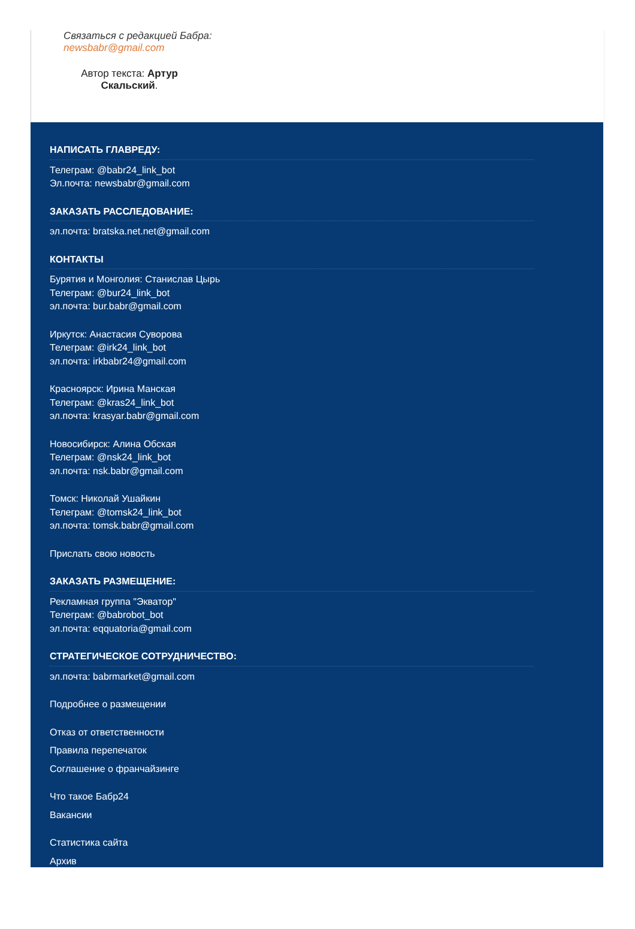Связаться с редакцией Бабра:
newsbabr@gmail.com
Автор текста: Артур Скальский.
НАПИСАТЬ ГЛАВРЕДУ:
Телеграм: @babr24_link_bot
Эл.почта: newsbabr@gmail.com
ЗАКАЗАТЬ РАССЛЕДОВАНИЕ:
эл.почта: bratska.net.net@gmail.com
КОНТАКТЫ
Бурятия и Монголия: Станислав Цырь
Телеграм: @bur24_link_bot
эл.почта: bur.babr@gmail.com
Иркутск: Анастасия Суворова
Телеграм: @irk24_link_bot
эл.почта: irkbabr24@gmail.com
Красноярск: Ирина Манская
Телеграм: @kras24_link_bot
эл.почта: krasyar.babr@gmail.com
Новосибирск: Алина Обская
Телеграм: @nsk24_link_bot
эл.почта: nsk.babr@gmail.com
Томск: Николай Ушайкин
Телеграм: @tomsk24_link_bot
эл.почта: tomsk.babr@gmail.com
Прислать свою новость
ЗАКАЗАТЬ РАЗМЕЩЕНИЕ:
Рекламная группа "Экватор"
Телеграм: @babrobot_bot
эл.почта: eqquatoria@gmail.com
СТРАТЕГИЧЕСКОЕ СОТРУДНИЧЕСТВО:
эл.почта: babrmarket@gmail.com
Подробнее о размещении
Отказ от ответственности
Правила перепечаток
Соглашение о франчайзинге
Что такое Бабр24
Вакансии
Статистика сайта
Архив